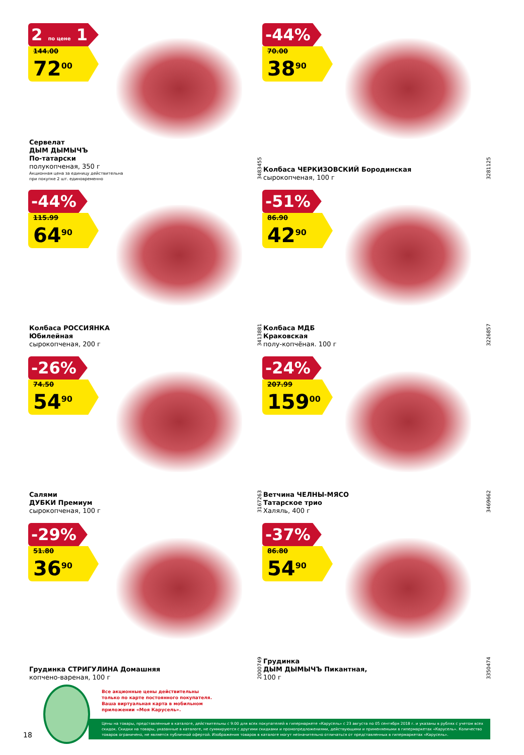2 по цене 1
144.00
72<sup>00</sup>
Сервелат
ДЫМ ДЫМЫЧЪ
По-татарски
полукопченая, 350 г
Акционная цена за единицу действительна
при покупке 2 шт. единовременно
3483455
-44%
70.00
38<sup>90</sup>
Колбаса ЧЕРКИЗОВСКИЙ Бородинская
сырокопченая, 100 г
3281125
-44%
115.99
64<sup>90</sup>
Колбаса РОССИЯНКА
Юбилейная
сырокопченая, 200 г
3413881
-51%
86.90
42<sup>90</sup>
Колбаса МДБ
Краковская
полу-копчёная. 100 г
3226857
-26%
74.50
54<sup>90</sup>
Салями
ДУБКИ Премиум
сырокопченая, 100 г
3167263
-24%
207.99
159<sup>00</sup>
Ветчина ЧЕЛНЫ-МЯСО
Татарское трио
Халяль, 400 г
3469662
-29%
51.80
36<sup>90</sup>
Грудинка СТРИГУЛИНА Домашняя
копчено-вареная, 100 г
2000749
-37%
86.80
54<sup>90</sup>
Грудинка
ДЫМ ДЫМЫЧЪ Пикантная,
100 г
3350474
Все акционные цены действительны
только по карте постоянного покупателя.
Ваша виртуальная карта в мобильном
приложении «Моя Карусель».
Цены на товары, представленные в каталоге, действительны с 9:00 для всех покупателей в гипермаркете «Карусель» с 23 августа по 05 сентября 2018 г. и указаны в рублях с учетом всех скидок. Скидки на товары, указанные в каталоге, не суммируются с другими скидками и промопредложениями, действующими и применяемыми в гипермаркетах «Карусель». Количество товаров ограничено, не является публичной офертой. Изображения товаров в каталоге могут незначительно отличаться от представленных в гипермаркетах «Карусель».
18